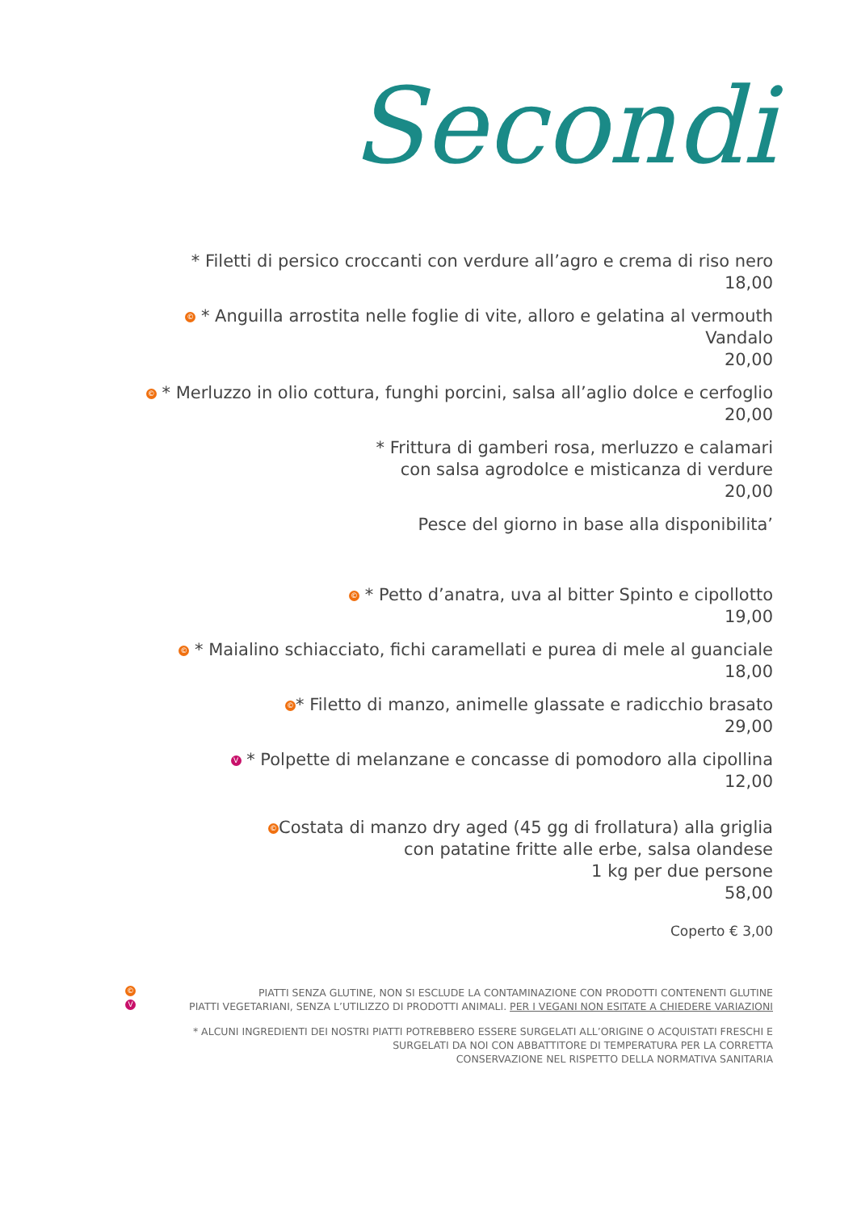Secondi
* Filetti di persico croccanti con verdure all’agro e crema di riso nero
18,00
© * Anguilla arrostita nelle foglie di vite, alloro e gelatina al vermouth Vandalo
20,00
© * Merluzzo in olio cottura, funghi porcini, salsa all’aglio dolce e cerfoglio
20,00
* Frittura di gamberi rosa, merluzzo e calamari
con salsa agrodolce e misticanza di verdure
20,00
Pesce del giorno in base alla disponibilita’
© * Petto d’anatra, uva al bitter Spinto e cipollotto
19,00
© * Maialino schiacciato, fichi caramellati e purea di mele al guanciale
18,00
© * Filetto di manzo, animelle glassate e radicchio brasato
29,00
V * Polpette di melanzane e concasse di pomodoro alla cipollina
12,00
© Costata di manzo dry aged (45 gg di frollatura) alla griglia
con patatine fritte alle erbe, salsa olandese
1 kg per due persone
58,00
Coperto € 3,00
© PIATTI SENZA GLUTINE, NON SI ESCLUDE LA CONTAMINAZIONE CON PRODOTTI CONTENENTI GLUTINE
V PIATTI VEGETARIANI, SENZA L’UTILIZZO DI PRODOTTI ANIMALI. PER I VEGANI NON ESITATE A CHIEDERE VARIAZIONI
* ALCUNI INGREDIENTI DEI NOSTRI PIATTI POTREBBERO ESSERE SURGELATI ALL’ORIGINE O ACQUISTATI FRESCHI E
SURGELATI DA NOI CON ABBATTITORE DI TEMPERATURA PER LA CORRETTA
CONSERVAZIONE NEL RISPETTO DELLA NORMATIVA SANITARIA